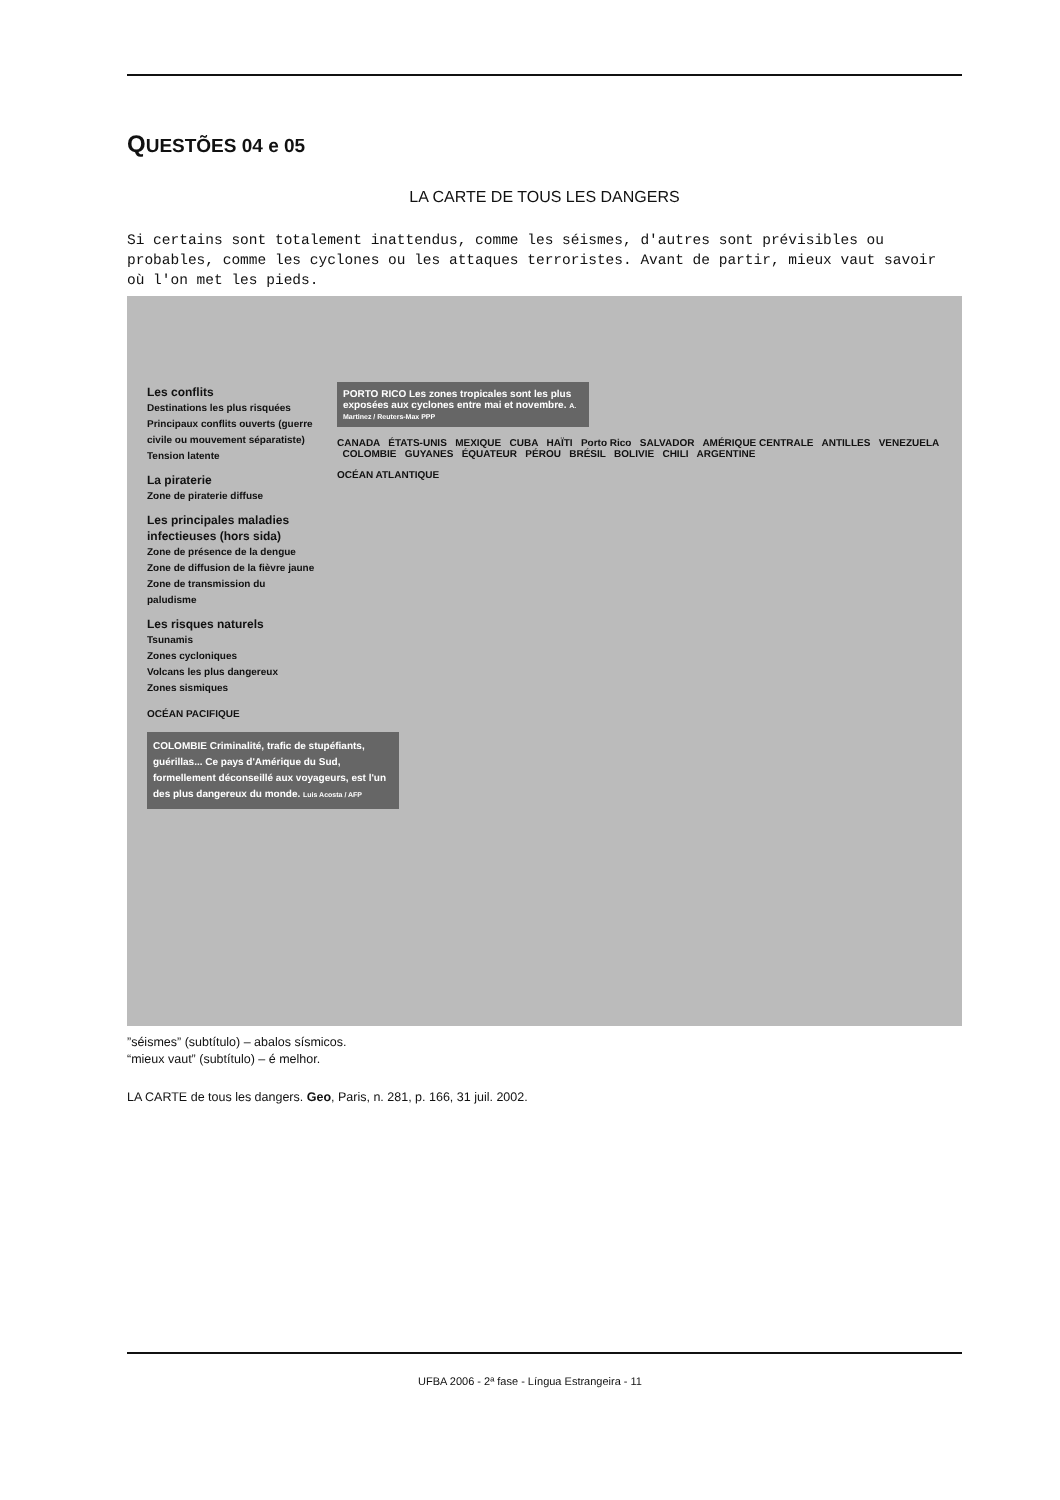QUESTÕES 04 e 05
LA CARTE DE TOUS LES DANGERS
Si certains sont totalement inattendus, comme les séismes, d'autres sont prévisibles ou probables, comme les cyclones ou les attaques terroristes. Avant de partir, mieux vaut savoir où l'on met les pieds.
Les conflits
Destinations les plus risquées
Principaux conflits ouverts (guerre civile ou mouvement séparatiste)
Tension latente
La piraterie
Zone de piraterie diffuse
Les principales maladies infectieuses (hors sida)
Zone de présence de la dengue
Zone de diffusion de la fièvre jaune
Zone de transmission du paludisme
Les risques naturels
Tsunamis
Zones cycloniques
Volcans les plus dangereux
Zones sismiques
OCÉAN PACIFIQUE
COLOMBIE Criminalité, trafic de stupéfiants, guérillas... Ce pays d'Amérique du Sud, formellement déconseillé aux voyageurs, est l'un des plus dangereux du monde. Luis Acosta / AFP
PORTO RICO Les zones tropicales sont les plus exposées aux cyclones entre mai et novembre. A. Martinez / Reuters-Max PPP
CANADA ÉTATS-UNIS MEXIQUE CUBA HAÏTI Porto Rico SALVADOR AMÉRIQUE CENTRALE ANTILLES VENEZUELA COLOMBIE GUYANES ÉQUATEUR PÉROU BRÉSIL BOLIVIE CHILI ARGENTINE
OCÉAN ATLANTIQUE
”séismes” (subtítulo) – abalos sísmicos.
“mieux vaut” (subtítulo) – é melhor.
LA CARTE de tous les dangers. Geo, Paris, n. 281, p. 166, 31 juil. 2002.
UFBA 2006 - 2ª fase - Língua Estrangeira - 11